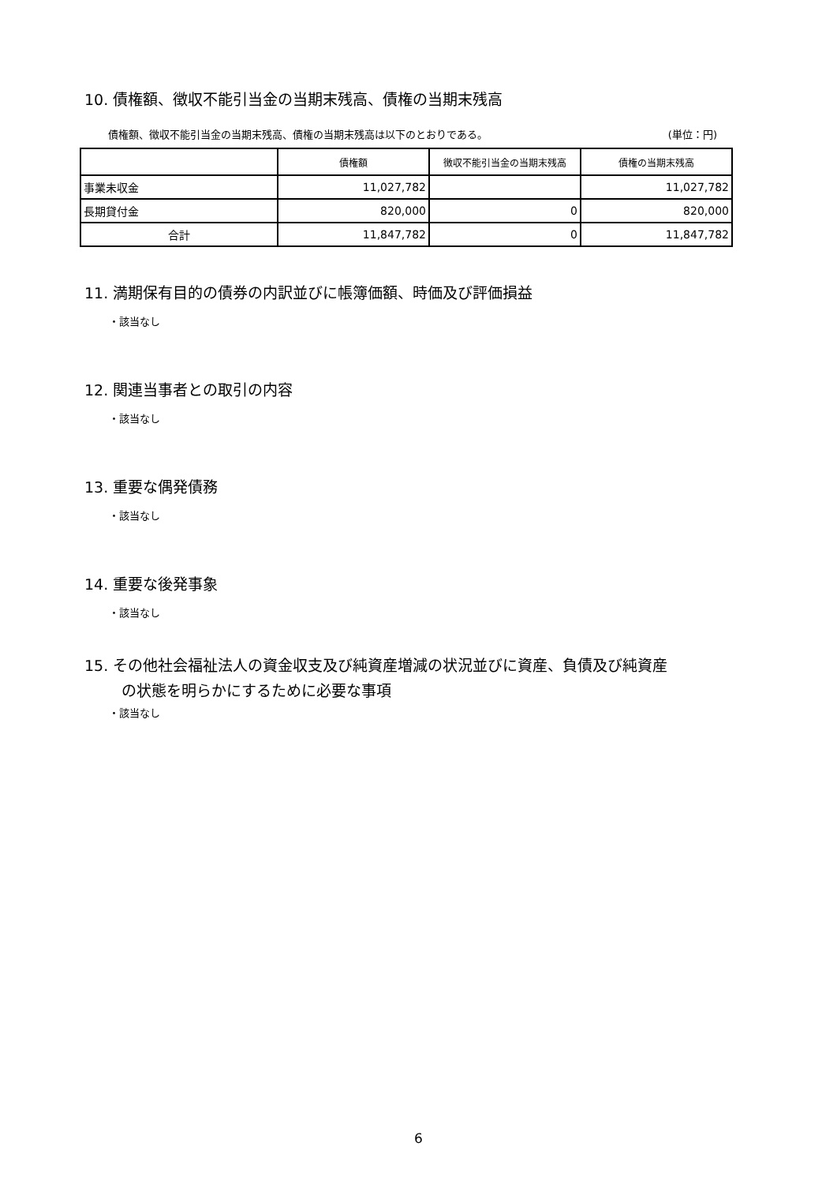10. 債権額、徴収不能引当金の当期末残高、債権の当期末残高
債権額、徴収不能引当金の当期末残高、債権の当期末残高は以下のとおりである。 (単位：円)
| | 債権額 | 徴収不能引当金の当期末残高 | 債権の当期末残高 |
| --- | --- | --- | --- |
| 事業未収金 | 11,027,782 | | 11,027,782 |
| 長期貸付金 | 820,000 | 0 | 820,000 |
| 合計 | 11,847,782 | 0 | 11,847,782 |
11. 満期保有目的の債券の内訳並びに帳簿価額、時価及び評価損益
・該当なし
12. 関連当事者との取引の内容
・該当なし
13. 重要な偶発債務
・該当なし
14. 重要な後発事象
・該当なし
15. その他社会福祉法人の資金収支及び純資産増減の状況並びに資産、負債及び純資産
の状態を明らかにするために必要な事項
・該当なし
6